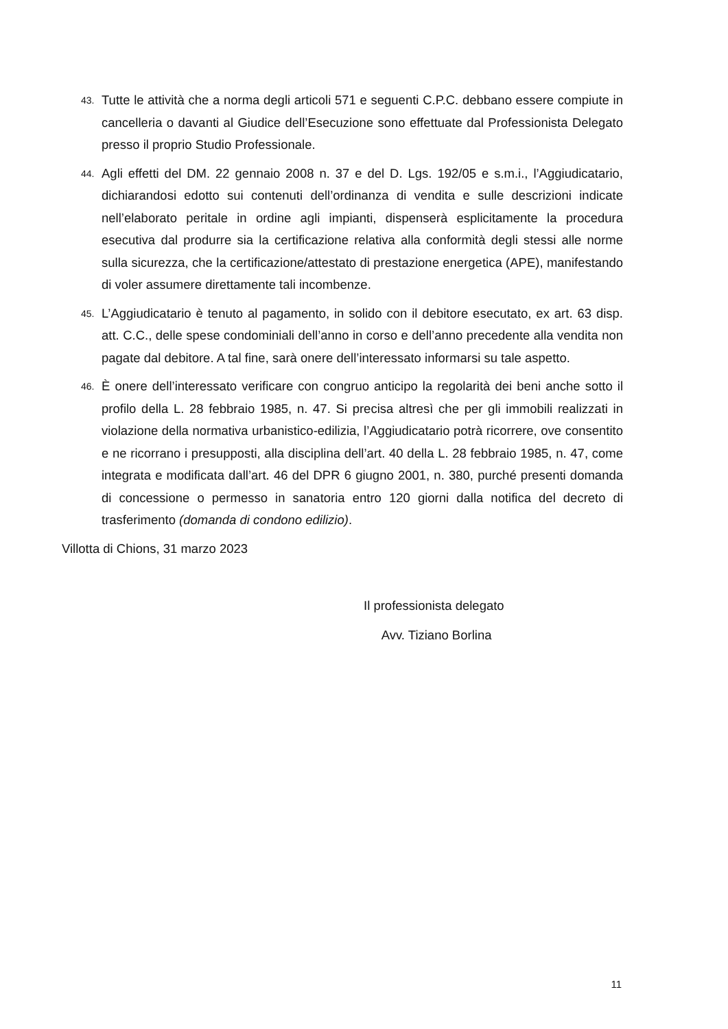43.
Tutte le attività che a norma degli articoli 571 e seguenti C.P.C. debbano essere compiute in cancelleria o davanti al Giudice dell’Esecuzione sono effettuate dal Professionista Delegato presso il proprio Studio Professionale.
44.
Agli effetti del DM. 22 gennaio 2008 n. 37 e del D. Lgs. 192/05 e s.m.i., l’Aggiudicatario, dichiarandosi edotto sui contenuti dell’ordinanza di vendita e sulle descrizioni indicate nell’elaborato peritale in ordine agli impianti, dispenserà esplicitamente la procedura esecutiva dal produrre sia la certificazione relativa alla conformità degli stessi alle norme sulla sicurezza, che la certificazione/attestato di prestazione energetica (APE), manifestando di voler assumere direttamente tali incombenze.
45.
L’Aggiudicatario è tenuto al pagamento, in solido con il debitore esecutato, ex art. 63 disp. att. C.C., delle spese condominiali dell’anno in corso e dell’anno precedente alla vendita non pagate dal debitore. A tal fine, sarà onere dell’interessato informarsi su tale aspetto.
46.
È onere dell’interessato verificare con congruo anticipo la regolarità dei beni anche sotto il profilo della L. 28 febbraio 1985, n. 47. Si precisa altresì che per gli immobili realizzati in violazione della normativa urbanistico-edilizia, l’Aggiudicatario potrà ricorrere, ove consentito e ne ricorrano i presupposti, alla disciplina dell’art. 40 della L. 28 febbraio 1985, n. 47, come integrata e modificata dall’art. 46 del DPR 6 giugno 2001, n. 380, purché presenti domanda di concessione o permesso in sanatoria entro 120 giorni dalla notifica del decreto di trasferimento (domanda di condono edilizio).
Villotta di Chions, 31 marzo 2023
Il professionista delegato
Avv. Tiziano Borlina
11